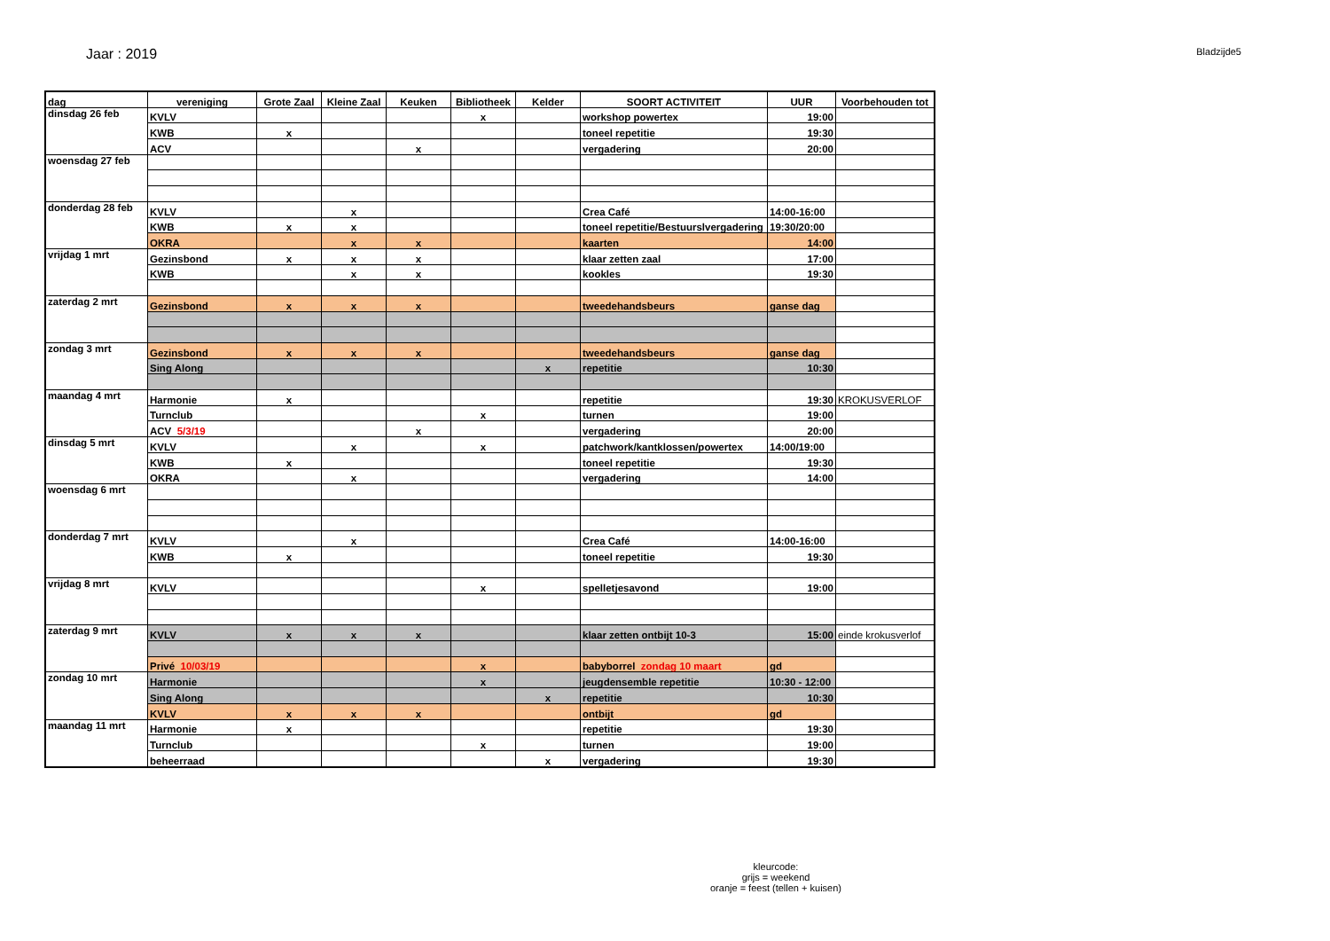Jaar : 2019
Bladzijde5
| dag | vereniging | Grote Zaal | Kleine Zaal | Keuken | Bibliotheek | Kelder | SOORT ACTIVITEIT | UUR | Voorbehouden tot |
| --- | --- | --- | --- | --- | --- | --- | --- | --- | --- |
| dinsdag 26 feb | KVLV | | | | x | | workshop powertex | 19:00 | |
| | KWB | x | | | | | toneel repetitie | 19:30 | |
| | ACV | | | x | | | vergadering | 20:00 | |
| woensdag 27 feb | | | | | | | | | |
| donderdag 28 feb | KVLV | | x | | | | Crea Café | 14:00-16:00 | |
| | KWB | x | x | | | | toneel repetitie/Bestuurslvergadering | 19:30/20:00 | |
| | OKRA | | x | x | | | kaarten | 14:00 | |
| vrijdag 1 mrt | Gezinsbond | x | x | x | | | klaar zetten zaal | 17:00 | |
| | KWB | | x | x | | | kookles | 19:30 | |
| zaterdag 2 mrt | Gezinsbond | x | x | x | | | tweedehandsbeurs | ganse dag | |
| zondag 3 mrt | Gezinsbond | x | x | x | | | tweedehandsbeurs | ganse dag | |
| | Sing Along | | | | | x | repetitie | 10:30 | |
| maandag 4 mrt | Harmonie | x | | | | | repetitie | 19:30 | KROKUSVERLOF |
| | Turnclub | | | | x | | turnen | 19:00 | |
| | ACV 5/3/19 | | | x | | | vergadering | 20:00 | |
| dinsdag 5 mrt | KVLV | | x | | x | | patchwork/kantklossen/powertex | 14:00/19:00 | |
| | KWB | x | | | | | toneel repetitie | 19:30 | |
| | OKRA | | x | | | | vergadering | 14:00 | |
| woensdag 6 mrt | | | | | | | | | |
| donderdag 7 mrt | KVLV | | x | | | | Crea Café | 14:00-16:00 | |
| | KWB | x | | | | | toneel repetitie | 19:30 | |
| vrijdag 8 mrt | KVLV | | | | x | | spelletjesavond | 19:00 | |
| zaterdag 9 mrt | KVLV | x | x | x | | | klaar zetten ontbijt 10-3 | 15:00 | einde krokusverlof |
| | Privé 10/03/19 | | | | x | | babyborrel zondag 10 maart | gd | |
| zondag 10 mrt | Harmonie | | | | x | | jeugdensemble repetitie | 10:30 - 12:00 | |
| | Sing Along | | | | | x | repetitie | 10:30 | |
| | KVLV | x | x | x | | | ontbijt | gd | |
| maandag 11 mrt | Harmonie | x | | | | | repetitie | 19:30 | |
| | Turnclub | | | | x | | turnen | 19:00 | |
| | beheerraad | | | | | x | vergadering | 19:30 | |
kleurcode:
grijs = weekend
oranje = feest (tellen + kuisen)